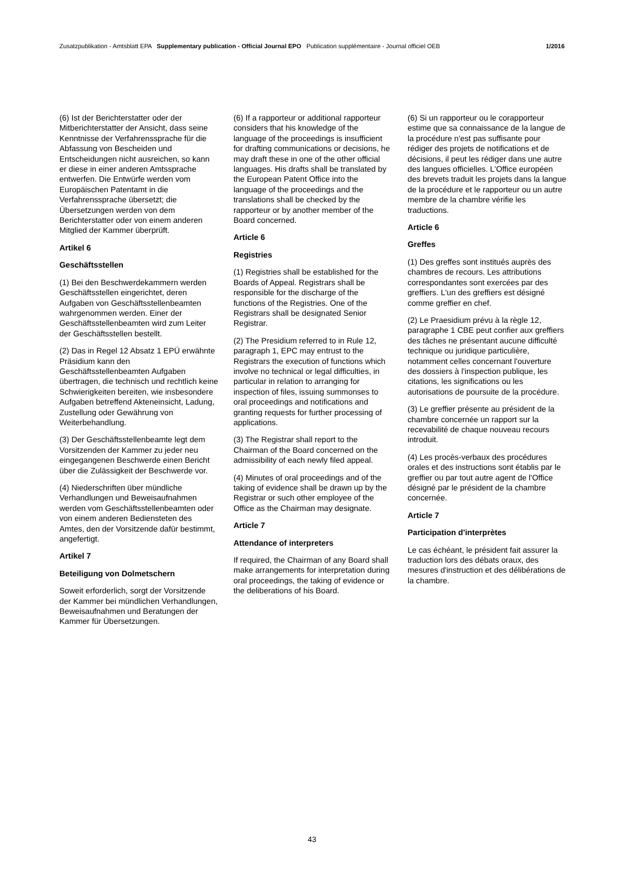Zusatzpublikation - Amtsblatt EPA Supplementary publication - Official Journal EPO Publication supplémentaire - Journal officiel OEB 1/2016
(6) Ist der Berichterstatter oder der Mitberichterstatter der Ansicht, dass seine Kenntnisse der Verfahrenssprache für die Abfassung von Bescheiden und Entscheidungen nicht ausreichen, so kann er diese in einer anderen Amtssprache entwerfen. Die Entwürfe werden vom Europäischen Patentamt in die Verfahrenssprache übersetzt; die Übersetzungen werden von dem Berichterstatter oder von einem anderen Mitglied der Kammer überprüft.
Artikel 6
Geschäftsstellen
(1) Bei den Beschwerdekammern werden Geschäftsstellen eingerichtet, deren Aufgaben von Geschäftsstellenbeamten wahrgenommen werden. Einer der Geschäftsstellenbeamten wird zum Leiter der Geschäftsstellen bestellt.
(2) Das in Regel 12 Absatz 1 EPÜ erwähnte Präsidium kann den Geschäftsstellenbeamten Aufgaben übertragen, die technisch und rechtlich keine Schwierigkeiten bereiten, wie insbesondere Aufgaben betreffend Akteneinsicht, Ladung, Zustellung oder Gewährung von Weiterbehandlung.
(3) Der Geschäftsstellenbeamte legt dem Vorsitzenden der Kammer zu jeder neu eingegangenen Beschwerde einen Bericht über die Zulässigkeit der Beschwerde vor.
(4) Niederschriften über mündliche Verhandlungen und Beweisaufnahmen werden vom Geschäftsstellenbeamten oder von einem anderen Bediensteten des Amtes, den der Vorsitzende dafür bestimmt, angefertigt.
Artikel 7
Beteiligung von Dolmetschern
Soweit erforderlich, sorgt der Vorsitzende der Kammer bei mündlichen Verhandlungen, Beweisaufnahmen und Beratungen der Kammer für Übersetzungen.
(6) If a rapporteur or additional rapporteur considers that his knowledge of the language of the proceedings is insufficient for drafting communications or decisions, he may draft these in one of the other official languages. His drafts shall be translated by the European Patent Office into the language of the proceedings and the translations shall be checked by the rapporteur or by another member of the Board concerned.
Article 6
Registries
(1) Registries shall be established for the Boards of Appeal. Registrars shall be responsible for the discharge of the functions of the Registries. One of the Registrars shall be designated Senior Registrar.
(2) The Presidium referred to in Rule 12, paragraph 1, EPC may entrust to the Registrars the execution of functions which involve no technical or legal difficulties, in particular in relation to arranging for inspection of files, issuing summonses to oral proceedings and notifications and granting requests for further processing of applications.
(3) The Registrar shall report to the Chairman of the Board concerned on the admissibility of each newly filed appeal.
(4) Minutes of oral proceedings and of the taking of evidence shall be drawn up by the Registrar or such other employee of the Office as the Chairman may designate.
Article 7
Attendance of interpreters
If required, the Chairman of any Board shall make arrangements for interpretation during oral proceedings, the taking of evidence or the deliberations of his Board.
(6) Si un rapporteur ou le corapporteur estime que sa connaissance de la langue de la procédure n'est pas suffisante pour rédiger des projets de notifications et de décisions, il peut les rédiger dans une autre des langues officielles. L'Office européen des brevets traduit les projets dans la langue de la procédure et le rapporteur ou un autre membre de la chambre vérifie les traductions.
Article 6
Greffes
(1) Des greffes sont institués auprès des chambres de recours. Les attributions correspondantes sont exercées par des greffiers. L'un des greffiers est désigné comme greffier en chef.
(2) Le Praesidium prévu à la règle 12, paragraphe 1 CBE peut confier aux greffiers des tâches ne présentant aucune difficulté technique ou juridique particulière, notamment celles concernant l'ouverture des dossiers à l'inspection publique, les citations, les significations ou les autorisations de poursuite de la procédure.
(3) Le greffier présente au président de la chambre concernée un rapport sur la recevabilité de chaque nouveau recours introduit.
(4) Les procès-verbaux des procédures orales et des instructions sont établis par le greffier ou par tout autre agent de l'Office désigné par le président de la chambre concernée.
Article 7
Participation d'interprètes
Le cas échéant, le président fait assurer la traduction lors des débats oraux, des mesures d'instruction et des délibérations de la chambre.
43